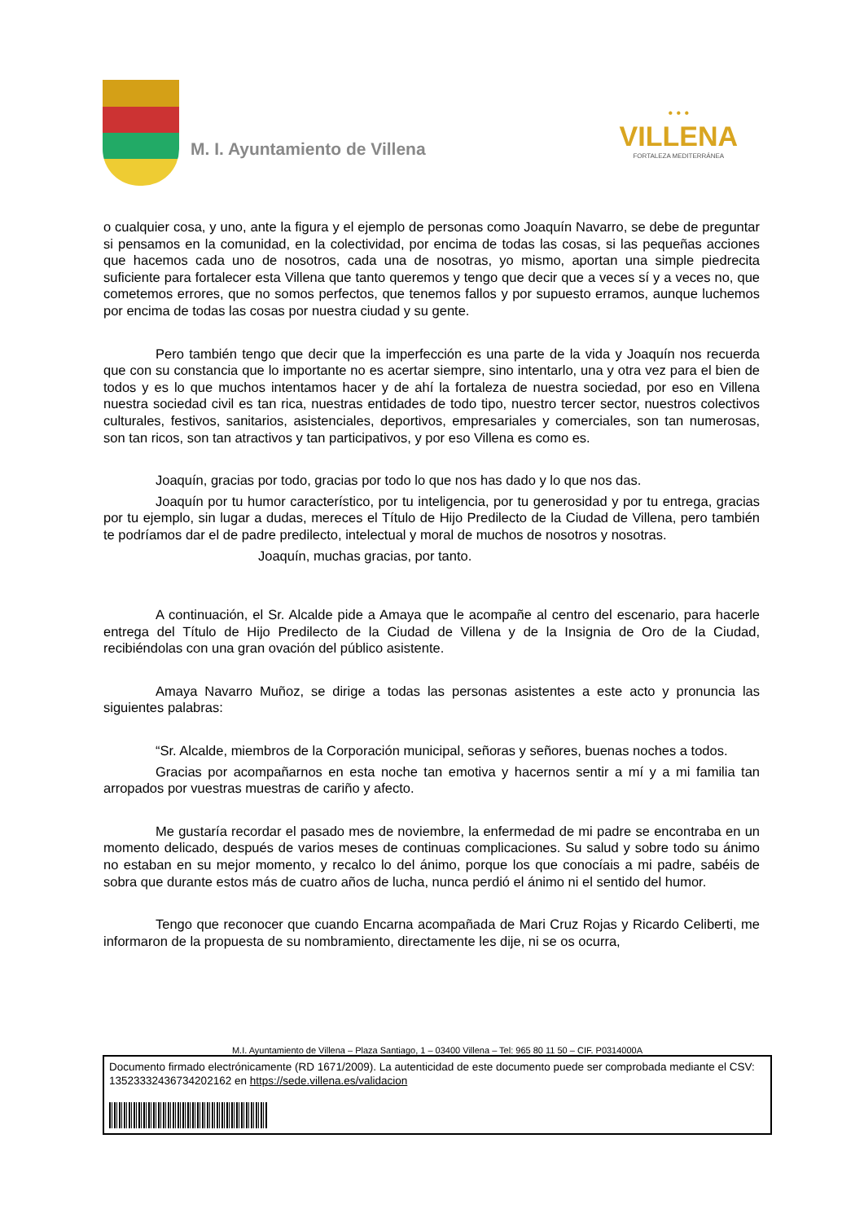M. I. Ayuntamiento de Villena
• • •
VILLENA
FORTALEZA MEDITERRÁNEA
o cualquier cosa, y uno, ante la figura y el ejemplo de personas como Joaquín Navarro, se debe de preguntar si pensamos en la comunidad, en la colectividad, por encima de todas las cosas, si las pequeñas acciones que hacemos cada uno de nosotros, cada una de nosotras, yo mismo, aportan una simple piedrecita suficiente para fortalecer esta Villena que tanto queremos y tengo que decir que a veces sí y a veces no, que cometemos errores, que no somos perfectos, que tenemos fallos y por supuesto erramos, aunque luchemos por encima de todas las cosas por nuestra ciudad y su gente.
Pero también tengo que decir que la imperfección es una parte de la vida y Joaquín nos recuerda que con su constancia que lo importante no es acertar siempre, sino intentarlo, una y otra vez para el bien de todos y es lo que muchos intentamos hacer y de ahí la fortaleza de nuestra sociedad, por eso en Villena nuestra sociedad civil es tan rica, nuestras entidades de todo tipo, nuestro tercer sector, nuestros colectivos culturales, festivos, sanitarios, asistenciales, deportivos, empresariales y comerciales, son tan numerosas, son tan ricos, son tan atractivos y tan participativos, y por eso Villena es como es.
Joaquín, gracias por todo, gracias por todo lo que nos has dado y lo que nos das.
Joaquín por tu humor característico, por tu inteligencia, por tu generosidad y por tu entrega, gracias por tu ejemplo, sin lugar a dudas, mereces el Título de Hijo Predilecto de la Ciudad de Villena, pero también te podríamos dar el de padre predilecto, intelectual y moral de muchos de nosotros y nosotras.
Joaquín, muchas gracias, por tanto.
A continuación, el Sr. Alcalde pide a Amaya que le acompañe al centro del escenario, para hacerle entrega del Título de Hijo Predilecto de la Ciudad de Villena y de la Insignia de Oro de la Ciudad, recibiéndolas con una gran ovación del público asistente.
Amaya Navarro Muñoz, se dirige a todas las personas asistentes a este acto y pronuncia las siguientes palabras:
“Sr. Alcalde, miembros de la Corporación municipal, señoras y señores, buenas noches a todos.
Gracias por acompañarnos en esta noche tan emotiva y hacernos sentir a mí y a mi familia tan arropados por vuestras muestras de cariño y afecto.
Me gustaría recordar el pasado mes de noviembre, la enfermedad de mi padre se encontraba en un momento delicado, después de varios meses de continuas complicaciones. Su salud y sobre todo su ánimo no estaban en su mejor momento, y recalco lo del ánimo, porque los que conocíais a mi padre, sabéis de sobra que durante estos más de cuatro años de lucha, nunca perdió el ánimo ni el sentido del humor.
Tengo que reconocer que cuando Encarna acompañada de Mari Cruz Rojas y Ricardo Celiberti, me informaron de la propuesta de su nombramiento, directamente les dije, ni se os ocurra,
M.I. Ayuntamiento de Villena – Plaza Santiago, 1 – 03400 Villena – Tel: 965 80 11 50 – CIF. P0314000A
Documento firmado electrónicamente (RD 1671/2009). La autenticidad de este documento puede ser comprobada mediante el CSV: 13523332436734202162 en https://sede.villena.es/validacion